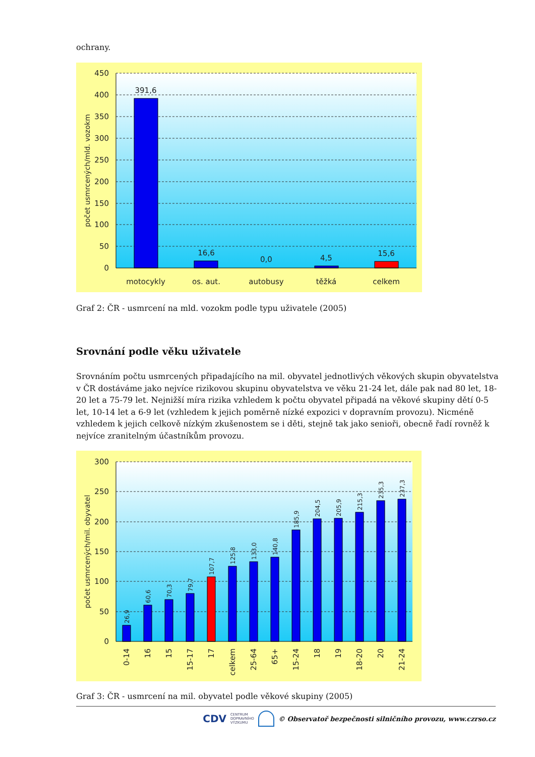ochrany.
450
400
350
300
250
200
150
100
50
0
391,6
16,6
0,0
4,5
15,6
motocykly
os. aut.
autobusy
těžká
celkem
počet usmrcených/mld. vozokm
Graf 2: ČR - usmrcení na mld. vozokm podle typu uživatele (2005)
Srovnání podle věku uživatele
Srovnáním počtu usmrcených připadajícího na mil. obyvatel jednotlivých věkových skupin obyvatelstva v ČR dostáváme jako nejvíce rizikovou skupinu obyvatelstva ve věku 21-24 let, dále pak nad 80 let, 18-20 let a 75-79 let. Nejnižší míra rizika vzhledem k počtu obyvatel připadá na věkové skupiny dětí 0-5 let, 10-14 let a 6-9 let (vzhledem k jejich poměrně nízké expozici v dopravním provozu). Nicméně vzhledem k jejich celkově nízkým zkušenostem se i děti, stejně tak jako senioři, obecně řadí rovněž k nejvíce zranitelným účastníkům provozu.
300
250
200
150
100
50
0
26,9
60,6
70,3
79,7
107,7
125,8
133,0
140,8
185,9
204,5
205,9
215,3
235,3
237,3
0-14
16
15
15-17
17
celkem
25-64
65+
15-24
18
19
18-20
20
21-24
počet usmrcených/mil. obyvatel
Graf 3: ČR - usmrcení na mil. obyvatel podle věkové skupiny (2005)
CDV CENTRUM
DOPRAVNÍHO
VÝZKUMU © Observatoř bezpečnosti silničního provozu, www.czrso.cz